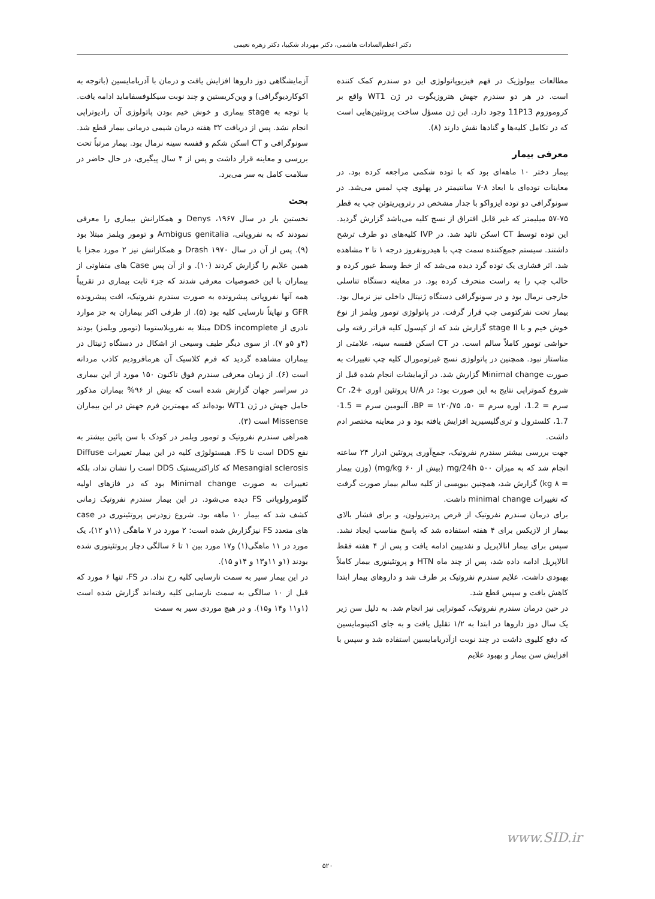دکتر اعظم‌السادات هاشمی، دکتر مهرداد شکیبا، دکتر زهره نعیمی
مطالعات بیولوژیک در فهم فیزیوپاتولوژی این دو سندرم کمک کننده است. در هر دو سندرم جهش هتروزیگوت در ژن WT1 واقع بر کروموزوم 11P13 وجود دارد. این ژن مسؤل ساخت پروتئین‌هایی است که در تکامل کلیه‌ها و گنادها نقش دارند (۸).
معرفی بیمار
بیمار دختر ۱۰ ماهه‌ای بود که با توده شکمی مراجعه کرده بود. در معاینات توده‌ای با ابعاد ۸-۷ سانتیمتر در پهلوی چپ لمس می‌شد. در سونوگرافی دو توده ایزواکو با جدار مشخص در رتروپریتوئن چپ به قطر ۷۵-۵۷ میلیمتر که غیر قابل افتراق از نسج کلیه می‌باشد گزارش گردید. این توده توسط CT اسکن تائید شد. در IVP کلیه‌های دو طرف ترشح داشتند. سیستم جمع‌کننده سمت چپ با هیدرونفروز درجه ۱ تا ۲ مشاهده شد. اثر فشاری یک توده گرد دیده می‌شد که از خط وسط عبور کرده و حالب چپ را به راست منحرف کرده بود. در معاینه دستگاه تناسلی خارجی نرمال بود و در سونوگرافی دستگاه ژنیتال داخلی نیز نرمال بود. بیمار تحت نفرکتومی چپ قرار گرفت. در پاتولوژی تومور ویلمز از نوع خوش خیم و با stage II گزارش شد که از کپسول کلیه فراتر رفته ولی حواشی تومور کاملاً سالم است. در CT اسکن قفسه سینه، علامتی از متاستاز نبود. همچنین در پاتولوژی نسج غیرتومورال کلیه چپ تغییرات به صورت Minimal change گزارش شد. در آزمایشات انجام شده قبل از شروع کموتراپی نتایج به این صورت بود: در U/A پروتئین اوری +2، Cr سرم = 1.2، اوره سرم = ۵۰، BP = ۱۲۰/۷۵، آلبومین سرم = 1.5-1.7، کلسترول و تری‌گلیسیرید افزایش یافته بود و در معاینه مختصر ادم داشت.
جهت بررسی بیشتر سندرم نفروتیک، جمع‌آوری پروتئین ادرار ۲۴ ساعته انجام شد که به میزان mg/24h ۵۰۰ (بیش از mg/kg ۶۰) (وزن بیمار = kg ۸) گزارش شد، همچنین بیوپسی از کلیه سالم بیمار صورت گرفت که تغییرات minimal change داشت.
برای درمان سندرم نفروتیک از قرص پردنیزولون، و برای فشار بالای بیمار از لازیکس برای ۴ هفته استفاده شد که پاسخ مناسب ایجاد نشد. سپس برای بیمار انالاپریل و نفدیپین ادامه یافت و پس از ۴ هفته فقط انالاپریل ادامه داده شد، پس از چند ماه HTN و پروتئینوری بیمار کاملاً بهبودی داشت، علایم سندرم نفروتیک بر طرف شد و داروهای بیمار ابتدا کاهش یافت و سپس قطع شد.
در حین درمان سندرم نفروتیک، کموتراپی نیز انجام شد. به دلیل سن زیر یک سال دوز داروها در ابتدا به ۱/۲ تقلیل یافت و به جای اکتینومایسین که دفع کلیوی داشت در چند نوبت ازآدریامایسین استفاده شد و سپس با افزایش سن بیمار و بهبود علایم
آزمایشگاهی دوز داروها افزایش یافت و درمان با آدریامایسین (باتوجه به اکوکاردیوگرافی) و وین‌کریستین و چند نوبت سیکلوفسفاماید ادامه یافت. با توجه به stage بیماری و خوش خیم بودن پاتولوژی آن رادیوتراپی انجام نشد. پس از دریافت ۳۲ هفته درمان شیمی درمانی بیمار قطع شد. سونوگرافی و CT اسکن شکم و قفسه سینه نرمال بود. بیمار مرتباً تحت بررسی و معاینه قرار داشت و پس از ۴ سال پیگیری، در حال حاضر در سلامت کامل به سر می‌برد.
بحث
نخستین بار در سال ۱۹۶۷، Denys و همکارانش بیماری را معرفی نمودند که به نفروپاتی، Ambigus genitalia و تومور ویلمز مبتلا بود (۹). پس از آن در سال ۱۹۷۰ Drash و همکارانش نیز ۲ مورد مجزا با همین علایم را گزارش کردند (۱۰). و از آن پس Case های متفاوتی از بیماران با این خصوصیات معرفی شدند که جزء ثابت بیماری در تقریباً همه آنها نفروپاتی پیشرونده به صورت سندرم نفروتیک، افت پیشرونده GFR و نهایتاً نارسایی کلیه بود (۵). از طرفی اکثر بیماران به جز موارد نادری از DDS incomplete مبتلا به نفروبلاستوما (تومور ویلمز) بودند (۴و ۵و ۷). از سوی دیگر طیف وسیعی از اشکال در دستگاه ژنیتال در بیماران مشاهده گردید که فرم کلاسیک آن هرمافرودیم کاذب مردانه است (۶). از زمان معرفی سندرم فوق تاکنون ۱۵۰ مورد از این بیماری در سراسر جهان گزارش شده است که بیش از ۹۶% بیماران مذکور حامل جهش در ژن WT1 بوده‌اند که مهمترین فرم جهش در این بیماران Missense است (۳).
همراهی سندرم نفروتیک و تومور ویلمز در کودک با سن پائین بیشتر به نفع DDS است تا FS. هیستولوژی کلیه در این بیمار تغییرات Diffuse Mesangial sclerosis که کاراکتریستیک DDS است را نشان نداد، بلکه تغییرات به صورت Minimal change بود که در فازهای اولیه گلومرولوپاتی FS دیده می‌شود. در این بیمار سندرم نفروتیک زمانی کشف شد که بیمار ۱۰ ماهه بود. شروع زودرس پروتئینوری در case های متعدد FS نیزگزارش شده است: ۲ مورد در ۷ ماهگی (۱۱و ۱۲)، یک مورد در ۱۱ ماهگی(۱) و۱۷ مورد بین ۱ تا ۶ سالگی دچار پروتئینوری شده بودند (۱و ۱۱و۱۳ و ۱۴و ۱۵).
در این بیمار سیر به سمت نارسایی کلیه رخ نداد. در FS، تنها ۶ مورد که قبل از ۱۰ سالگی به سمت نارسایی کلیه رفته‌اند گزارش شده است (۱و۱۱ و۱۴ و۱۵). و در هیچ موردی سیر به سمت
www.SID.ir
۵۲۰